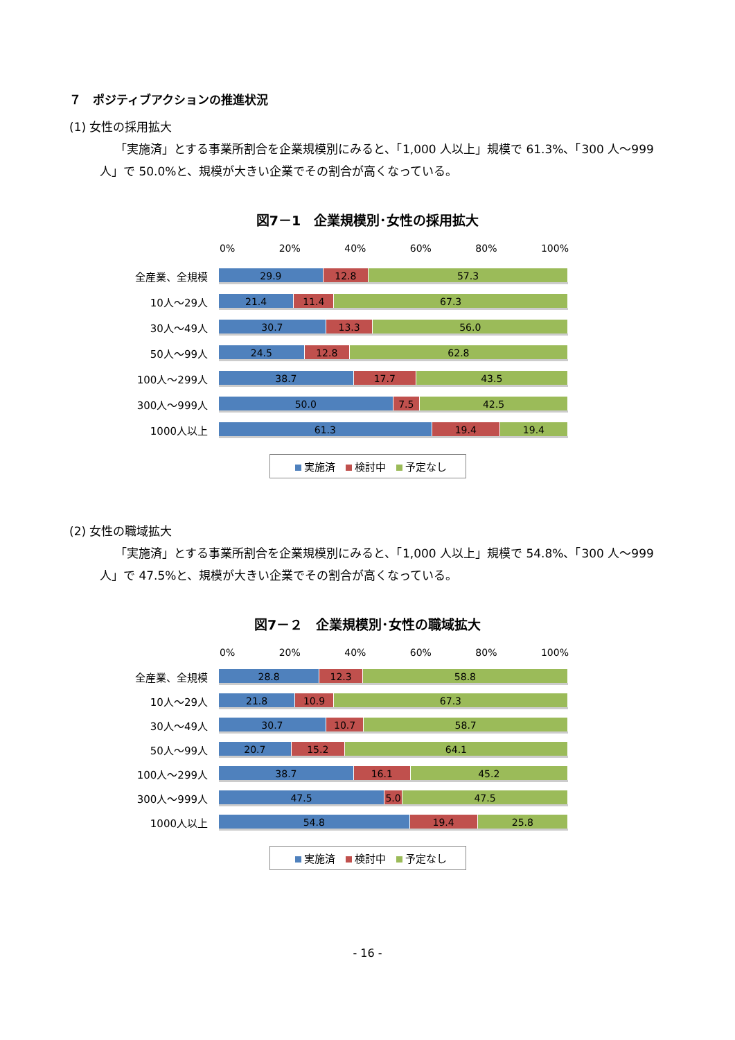７　ポジティブアクションの推進状況
(1) 女性の採用拡大
「実施済」とする事業所割合を企業規模別にみると、「1,000 人以上」規模で 61.3%、「300 人～999 人」で 50.0%と、規模が大きい企業でその割合が高くなっている。
図7－1　企業規模別･女性の採用拡大
0% 20% 40% 60% 80% 100%
全産業、全規模
29.9 12.8 57.3
10人～29人
21.4 11.4 67.3
30人～49人
30.7 13.3 56.0
50人～99人
24.5 12.8 62.8
100人～299人
38.7 17.7 43.5
300人～999人
50.0 7.5 42.5
1000人以上
61.3 19.4 19.4
実施済 検討中 予定なし
(2) 女性の職域拡大
「実施済」とする事業所割合を企業規模別にみると、「1,000 人以上」規模で 54.8%、「300 人～999 人」で 47.5%と、規模が大きい企業でその割合が高くなっている。
図7－２　企業規模別･女性の職域拡大
0% 20% 40% 60% 80% 100%
全産業、全規模
28.8 12.3 58.8
10人～29人
21.8 10.9 67.3
30人～49人
30.7 10.7 58.7
50人～99人
20.7 15.2 64.1
100人～299人
38.7 16.1 45.2
300人～999人
47.5 5.0 47.5
1000人以上
54.8 19.4 25.8
実施済 検討中 予定なし
- 16 -